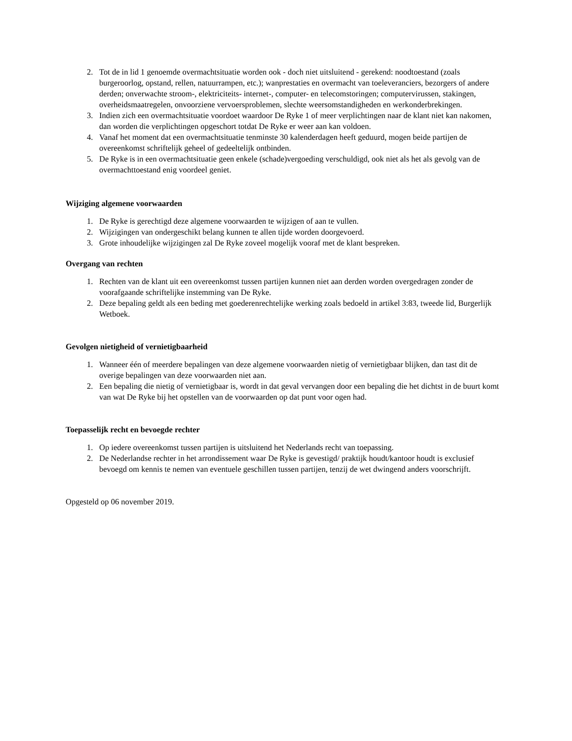2. Tot de in lid 1 genoemde overmachtsituatie worden ook - doch niet uitsluitend - gerekend: noodtoestand (zoals burgeroorlog, opstand, rellen, natuurrampen, etc.); wanprestaties en overmacht van toeleveranciers, bezorgers of andere derden; onverwachte stroom-, elektriciteits- internet-, computer- en telecomstoringen; computervirussen, stakingen, overheidsmaatregelen, onvoorziene vervoersproblemen, slechte weersomstandigheden en werkonderbrekingen.
3. Indien zich een overmachtsituatie voordoet waardoor De Ryke 1 of meer verplichtingen naar de klant niet kan nakomen, dan worden die verplichtingen opgeschort totdat De Ryke er weer aan kan voldoen.
4. Vanaf het moment dat een overmachtsituatie tenminste 30 kalenderdagen heeft geduurd, mogen beide partijen de overeenkomst schriftelijk geheel of gedeeltelijk ontbinden.
5. De Ryke is in een overmachtsituatie geen enkele (schade)vergoeding verschuldigd, ook niet als het als gevolg van de overmachttoestand enig voordeel geniet.
Wijziging algemene voorwaarden
1. De Ryke is gerechtigd deze algemene voorwaarden te wijzigen of aan te vullen.
2. Wijzigingen van ondergeschikt belang kunnen te allen tijde worden doorgevoerd.
3. Grote inhoudelijke wijzigingen zal De Ryke zoveel mogelijk vooraf met de klant bespreken.
Overgang van rechten
1. Rechten van de klant uit een overeenkomst tussen partijen kunnen niet aan derden worden overgedragen zonder de voorafgaande schriftelijke instemming van De Ryke.
2. Deze bepaling geldt als een beding met goederenrechtelijke werking zoals bedoeld in artikel 3:83, tweede lid, Burgerlijk Wetboek.
Gevolgen nietigheid of vernietigbaarheid
1. Wanneer één of meerdere bepalingen van deze algemene voorwaarden nietig of vernietigbaar blijken, dan tast dit de overige bepalingen van deze voorwaarden niet aan.
2. Een bepaling die nietig of vernietigbaar is, wordt in dat geval vervangen door een bepaling die het dichtst in de buurt komt van wat De Ryke bij het opstellen van de voorwaarden op dat punt voor ogen had.
Toepasselijk recht en bevoegde rechter
1. Op iedere overeenkomst tussen partijen is uitsluitend het Nederlands recht van toepassing.
2. De Nederlandse rechter in het arrondissement waar De Ryke is gevestigd/ praktijk houdt/kantoor houdt is exclusief bevoegd om kennis te nemen van eventuele geschillen tussen partijen, tenzij de wet dwingend anders voorschrijft.
Opgesteld op 06 november 2019.